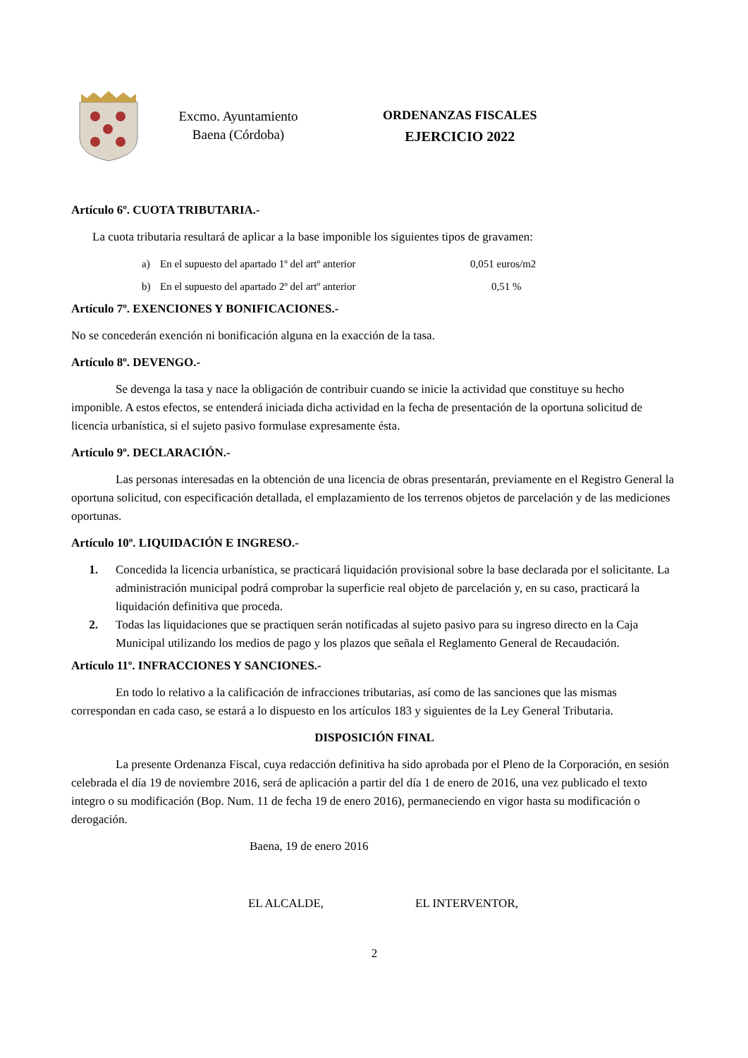Excmo. Ayuntamiento
Baena (Córdoba)
ORDENANZAS FISCALES
EJERCICIO 2022
Artículo 6º. CUOTA TRIBUTARIA.-
La cuota tributaria resultará de aplicar a la base imponible los siguientes tipos de gravamen:
a) En el supuesto del apartado 1º del artº anterior 0,051 euros/m2
b) En el supuesto del apartado 2º del artº anterior 0,51 %
Artículo 7º. EXENCIONES Y BONIFICACIONES.-
No se concederán exención ni bonificación alguna en la exacción de la tasa.
Artículo 8º. DEVENGO.-
Se devenga la tasa y nace la obligación de contribuir cuando se inicie la actividad que constituye su hecho imponible. A estos efectos, se entenderá iniciada dicha actividad en la fecha de presentación de la oportuna solicitud de licencia urbanística, si el sujeto pasivo formulase expresamente ésta.
Artículo 9º. DECLARACIÓN.-
Las personas interesadas en la obtención de una licencia de obras presentarán, previamente en el Registro General la oportuna solicitud, con especificación detallada, el emplazamiento de los terrenos objetos de parcelación y de las mediciones oportunas.
Artículo 10º. LIQUIDACIÓN E INGRESO.-
1. Concedida la licencia urbanística, se practicará liquidación provisional sobre la base declarada por el solicitante. La administración municipal podrá comprobar la superficie real objeto de parcelación y, en su caso, practicará la liquidación definitiva que proceda.
2. Todas las liquidaciones que se practiquen serán notificadas al sujeto pasivo para su ingreso directo en la Caja Municipal utilizando los medios de pago y los plazos que señala el Reglamento General de Recaudación.
Artículo 11º. INFRACCIONES Y SANCIONES.-
En todo lo relativo a la calificación de infracciones tributarias, así como de las sanciones que las mismas correspondan en cada caso, se estará a lo dispuesto en los artículos 183 y siguientes de la Ley General Tributaria.
DISPOSICIÓN FINAL
La presente Ordenanza Fiscal, cuya redacción definitiva ha sido aprobada por el Pleno de la Corporación, en sesión celebrada el día 19 de noviembre 2016, será de aplicación a partir del día 1 de enero de 2016, una vez publicado el texto integro o su modificación (Bop. Num. 11 de fecha 19 de enero 2016), permaneciendo en vigor hasta su modificación o derogación.
Baena, 19 de enero 2016
EL ALCALDE, EL INTERVENTOR,
2